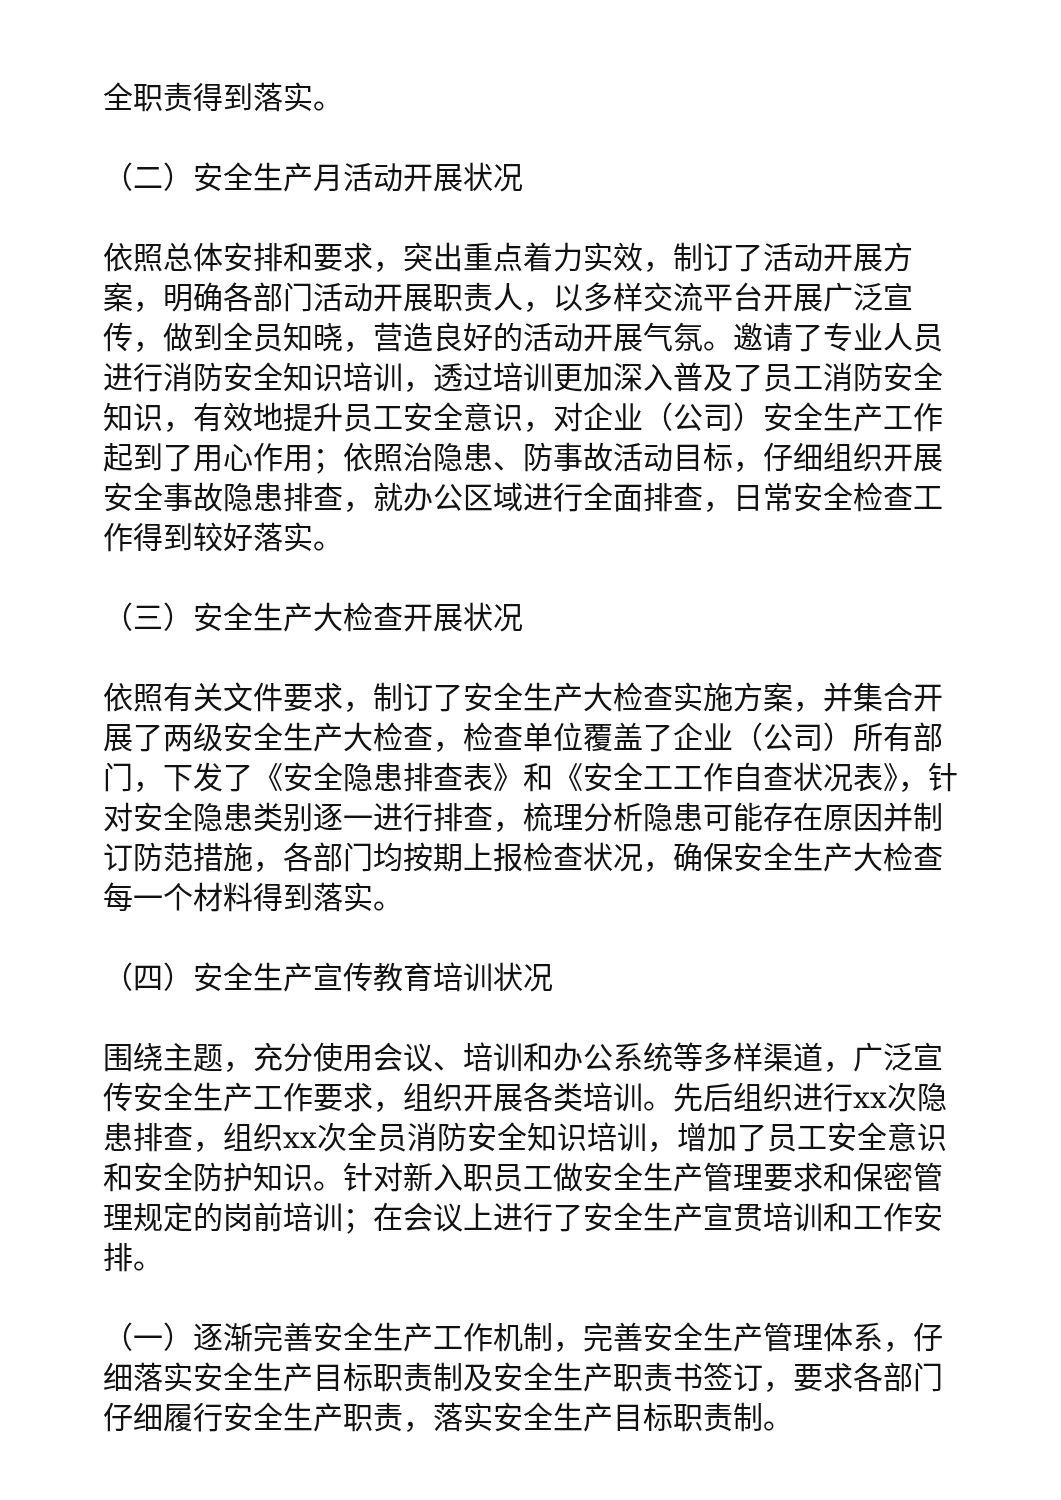全职责得到落实。
（二）安全生产月活动开展状况
依照总体安排和要求，突出重点着力实效，制订了活动开展方案，明确各部门活动开展职责人，以多样交流平台开展广泛宣传，做到全员知晓，营造良好的活动开展气氛。邀请了专业人员进行消防安全知识培训，透过培训更加深入普及了员工消防安全知识，有效地提升员工安全意识，对企业（公司）安全生产工作起到了用心作用；依照治隐患、防事故活动目标，仔细组织开展安全事故隐患排查，就办公区域进行全面排查，日常安全检查工作得到较好落实。
（三）安全生产大检查开展状况
依照有关文件要求，制订了安全生产大检查实施方案，并集合开展了两级安全生产大检查，检查单位覆盖了企业（公司）所有部门，下发了《安全隐患排查表》和《安全工工作自查状况表》，针对安全隐患类别逐一进行排查，梳理分析隐患可能存在原因并制订防范措施，各部门均按期上报检查状况，确保安全生产大检查每一个材料得到落实。
（四）安全生产宣传教育培训状况
围绕主题，充分使用会议、培训和办公系统等多样渠道，广泛宣传安全生产工作要求，组织开展各类培训。先后组织进行xx次隐患排查，组织xx次全员消防安全知识培训，增加了员工安全意识和安全防护知识。针对新入职员工做安全生产管理要求和保密管理规定的岗前培训；在会议上进行了安全生产宣贯培训和工作安排。
（一）逐渐完善安全生产工作机制，完善安全生产管理体系，仔细落实安全生产目标职责制及安全生产职责书签订，要求各部门仔细履行安全生产职责，落实安全生产目标职责制。